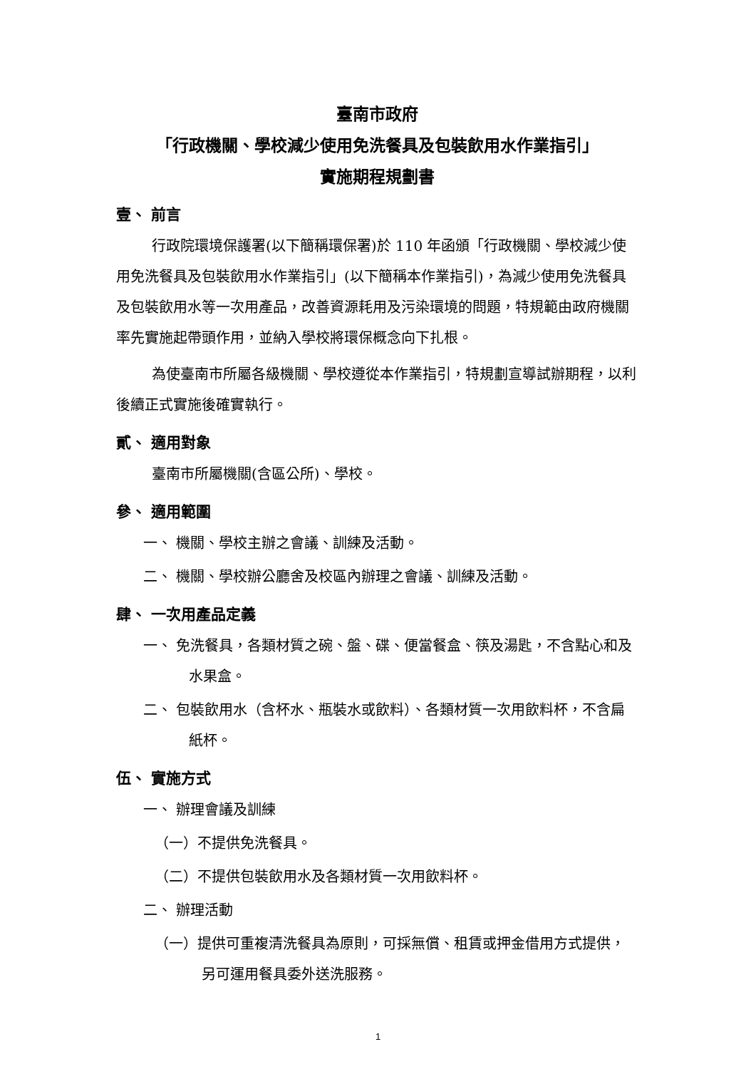臺南市政府
「行政機關、學校減少使用免洗餐具及包裝飲用水作業指引」
實施期程規劃書
壹、 前言
行政院環境保護署(以下簡稱環保署)於 110 年函頒「行政機關、學校減少使用免洗餐具及包裝飲用水作業指引」(以下簡稱本作業指引)，為減少使用免洗餐具及包裝飲用水等一次用產品，改善資源耗用及污染環境的問題，特規範由政府機關率先實施起帶頭作用，並納入學校將環保概念向下扎根。
為使臺南市所屬各級機關、學校遵從本作業指引，特規劃宣導試辦期程，以利後續正式實施後確實執行。
貳、 適用對象
臺南市所屬機關(含區公所)、學校。
參、 適用範圍
一、 機關、學校主辦之會議、訓練及活動。
二、 機關、學校辦公廳舍及校區內辦理之會議、訓練及活動。
肆、 一次用產品定義
一、 免洗餐具，各類材質之碗、盤、碟、便當餐盒、筷及湯匙，不含點心和及水果盒。
二、 包裝飲用水（含杯水、瓶裝水或飲料）、各類材質一次用飲料杯，不含扁紙杯。
伍、 實施方式
一、 辦理會議及訓練
（一）不提供免洗餐具。
（二）不提供包裝飲用水及各類材質一次用飲料杯。
二、 辦理活動
（一）提供可重複清洗餐具為原則，可採無償、租賃或押金借用方式提供，另可運用餐具委外送洗服務。
1